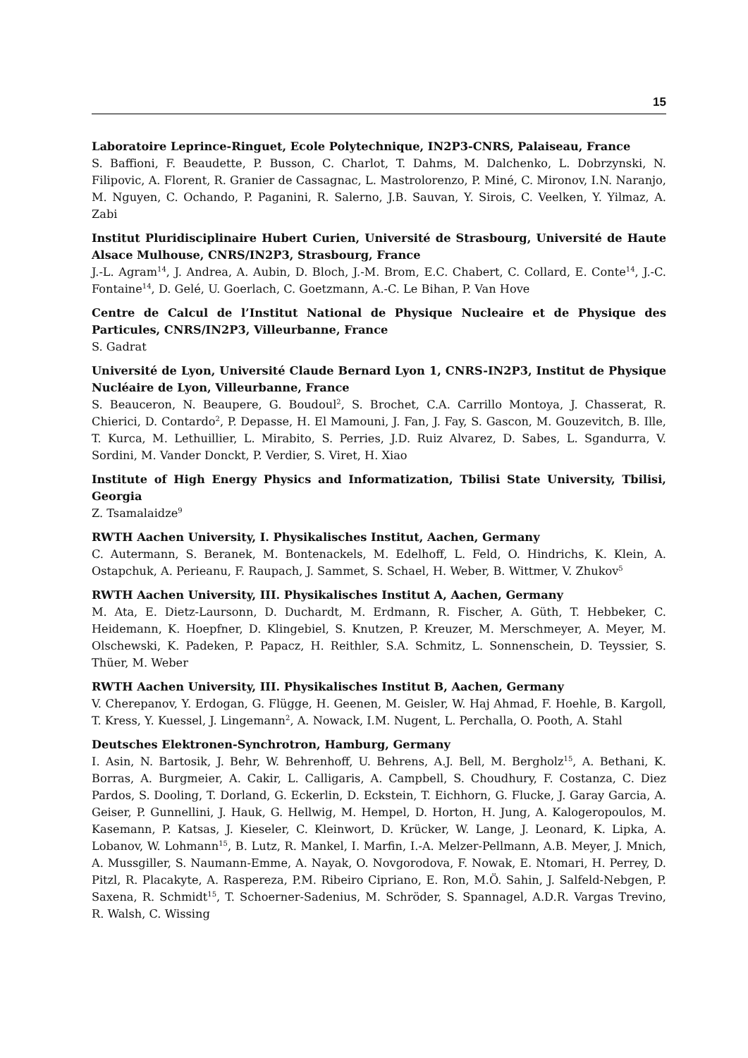15
Laboratoire Leprince-Ringuet, Ecole Polytechnique, IN2P3-CNRS, Palaiseau, France
S. Baffioni, F. Beaudette, P. Busson, C. Charlot, T. Dahms, M. Dalchenko, L. Dobrzynski, N. Filipovic, A. Florent, R. Granier de Cassagnac, L. Mastrolorenzo, P. Miné, C. Mironov, I.N. Naranjo, M. Nguyen, C. Ochando, P. Paganini, R. Salerno, J.B. Sauvan, Y. Sirois, C. Veelken, Y. Yilmaz, A. Zabi
Institut Pluridisciplinaire Hubert Curien, Université de Strasbourg, Université de Haute Alsace Mulhouse, CNRS/IN2P3, Strasbourg, France
J.-L. Agram<sup>14</sup>, J. Andrea, A. Aubin, D. Bloch, J.-M. Brom, E.C. Chabert, C. Collard, E. Conte<sup>14</sup>, J.-C. Fontaine<sup>14</sup>, D. Gelé, U. Goerlach, C. Goetzmann, A.-C. Le Bihan, P. Van Hove
Centre de Calcul de l’Institut National de Physique Nucleaire et de Physique des Particules, CNRS/IN2P3, Villeurbanne, France
S. Gadrat
Université de Lyon, Université Claude Bernard Lyon 1, CNRS-IN2P3, Institut de Physique Nucléaire de Lyon, Villeurbanne, France
S. Beauceron, N. Beaupere, G. Boudoul<sup>2</sup>, S. Brochet, C.A. Carrillo Montoya, J. Chasserat, R. Chierici, D. Contardo<sup>2</sup>, P. Depasse, H. El Mamouni, J. Fan, J. Fay, S. Gascon, M. Gouzevitch, B. Ille, T. Kurca, M. Lethuillier, L. Mirabito, S. Perries, J.D. Ruiz Alvarez, D. Sabes, L. Sgandurra, V. Sordini, M. Vander Donckt, P. Verdier, S. Viret, H. Xiao
Institute of High Energy Physics and Informatization, Tbilisi State University, Tbilisi, Georgia
Z. Tsamalaidze<sup>9</sup>
RWTH Aachen University, I. Physikalisches Institut, Aachen, Germany
C. Autermann, S. Beranek, M. Bontenackels, M. Edelhoff, L. Feld, O. Hindrichs, K. Klein, A. Ostapchuk, A. Perieanu, F. Raupach, J. Sammet, S. Schael, H. Weber, B. Wittmer, V. Zhukov<sup>5</sup>
RWTH Aachen University, III. Physikalisches Institut A, Aachen, Germany
M. Ata, E. Dietz-Laursonn, D. Duchardt, M. Erdmann, R. Fischer, A. Güth, T. Hebbeker, C. Heidemann, K. Hoepfner, D. Klingebiel, S. Knutzen, P. Kreuzer, M. Merschmeyer, A. Meyer, M. Olschewski, K. Padeken, P. Papacz, H. Reithler, S.A. Schmitz, L. Sonnenschein, D. Teyssier, S. Thüer, M. Weber
RWTH Aachen University, III. Physikalisches Institut B, Aachen, Germany
V. Cherepanov, Y. Erdogan, G. Flügge, H. Geenen, M. Geisler, W. Haj Ahmad, F. Hoehle, B. Kargoll, T. Kress, Y. Kuessel, J. Lingemann<sup>2</sup>, A. Nowack, I.M. Nugent, L. Perchalla, O. Pooth, A. Stahl
Deutsches Elektronen-Synchrotron, Hamburg, Germany
I. Asin, N. Bartosik, J. Behr, W. Behrenhoff, U. Behrens, A.J. Bell, M. Bergholz<sup>15</sup>, A. Bethani, K. Borras, A. Burgmeier, A. Cakir, L. Calligaris, A. Campbell, S. Choudhury, F. Costanza, C. Diez Pardos, S. Dooling, T. Dorland, G. Eckerlin, D. Eckstein, T. Eichhorn, G. Flucke, J. Garay Garcia, A. Geiser, P. Gunnellini, J. Hauk, G. Hellwig, M. Hempel, D. Horton, H. Jung, A. Kalogeropoulos, M. Kasemann, P. Katsas, J. Kieseler, C. Kleinwort, D. Krücker, W. Lange, J. Leonard, K. Lipka, A. Lobanov, W. Lohmann<sup>15</sup>, B. Lutz, R. Mankel, I. Marfin, I.-A. Melzer-Pellmann, A.B. Meyer, J. Mnich, A. Mussgiller, S. Naumann-Emme, A. Nayak, O. Novgorodova, F. Nowak, E. Ntomari, H. Perrey, D. Pitzl, R. Placakyte, A. Raspereza, P.M. Ribeiro Cipriano, E. Ron, M.Ö. Sahin, J. Salfeld-Nebgen, P. Saxena, R. Schmidt<sup>15</sup>, T. Schoerner-Sadenius, M. Schröder, S. Spannagel, A.D.R. Vargas Trevino, R. Walsh, C. Wissing